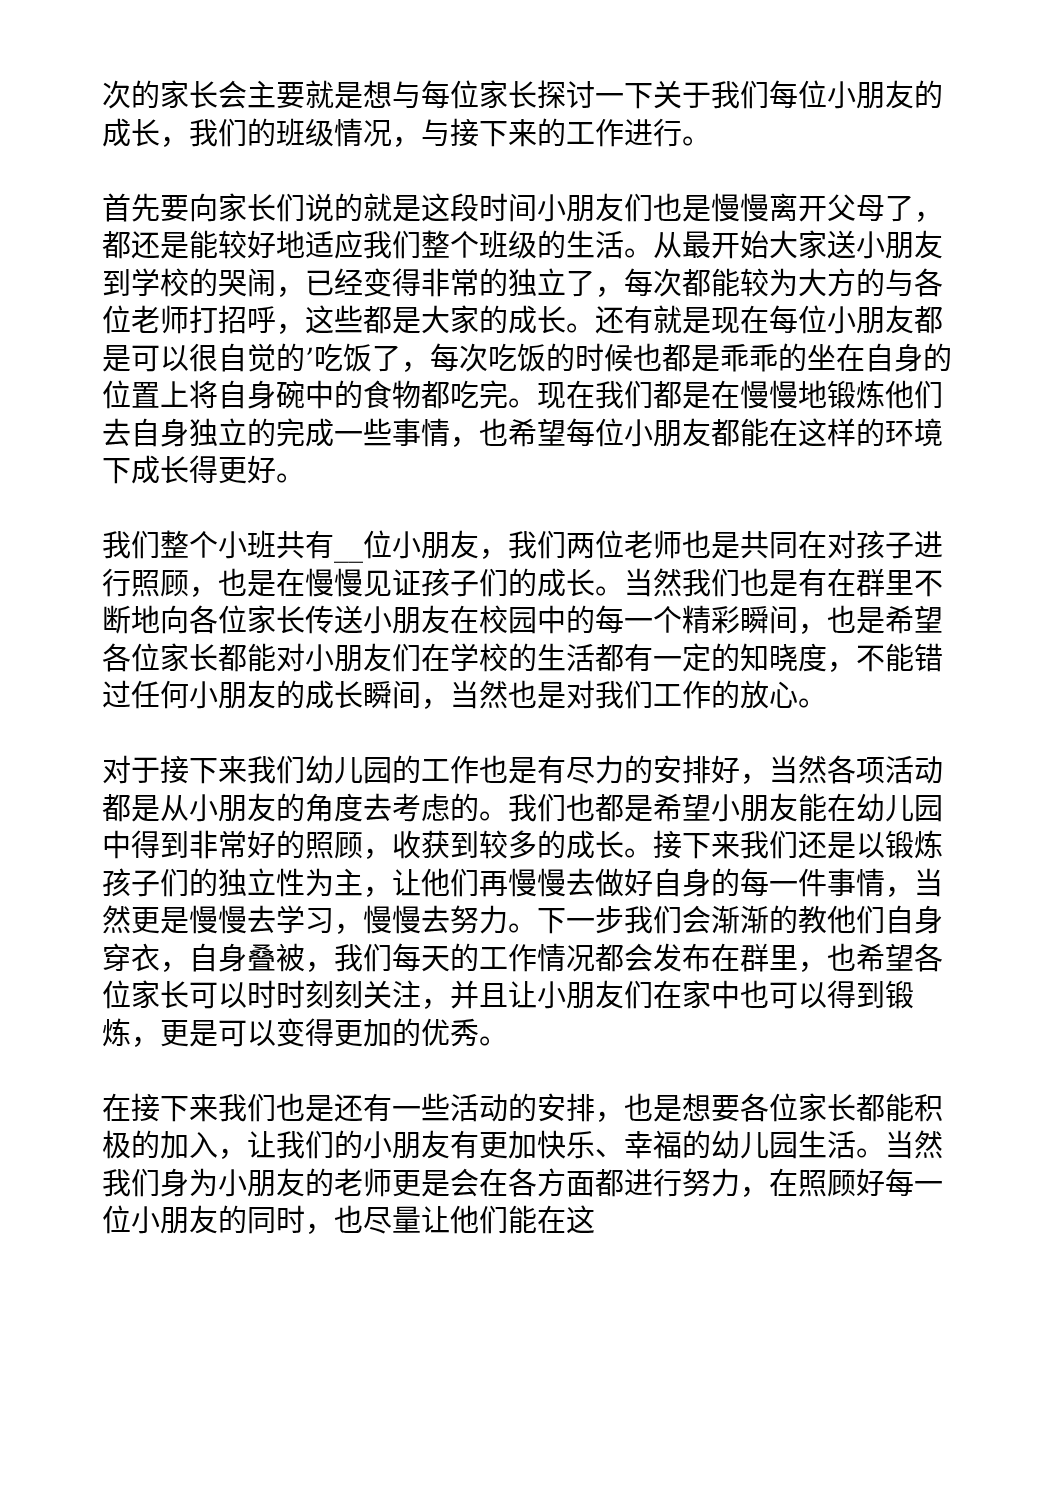次的家长会主要就是想与每位家长探讨一下关于我们每位小朋友的成长，我们的班级情况，与接下来的工作进行。
首先要向家长们说的就是这段时间小朋友们也是慢慢离开父母了，都还是能较好地适应我们整个班级的生活。从最开始大家送小朋友到学校的哭闹，已经变得非常的独立了，每次都能较为大方的与各位老师打招呼，这些都是大家的成长。还有就是现在每位小朋友都是可以很自觉的’吃饭了，每次吃饭的时候也都是乖乖的坐在自身的位置上将自身碗中的食物都吃完。现在我们都是在慢慢地锻炼他们去自身独立的完成一些事情，也希望每位小朋友都能在这样的环境下成长得更好。
我们整个小班共有__位小朋友，我们两位老师也是共同在对孩子进行照顾，也是在慢慢见证孩子们的成长。当然我们也是有在群里不断地向各位家长传送小朋友在校园中的每一个精彩瞬间，也是希望各位家长都能对小朋友们在学校的生活都有一定的知晓度，不能错过任何小朋友的成长瞬间，当然也是对我们工作的放心。
对于接下来我们幼儿园的工作也是有尽力的安排好，当然各项活动都是从小朋友的角度去考虑的。我们也都是希望小朋友能在幼儿园中得到非常好的照顾，收获到较多的成长。接下来我们还是以锻炼孩子们的独立性为主，让他们再慢慢去做好自身的每一件事情，当然更是慢慢去学习，慢慢去努力。下一步我们会渐渐的教他们自身穿衣，自身叠被，我们每天的工作情况都会发布在群里，也希望各位家长可以时时刻刻关注，并且让小朋友们在家中也可以得到锻炼，更是可以变得更加的优秀。
在接下来我们也是还有一些活动的安排，也是想要各位家长都能积极的加入，让我们的小朋友有更加快乐、幸福的幼儿园生活。当然我们身为小朋友的老师更是会在各方面都进行努力，在照顾好每一位小朋友的同时，也尽量让他们能在这